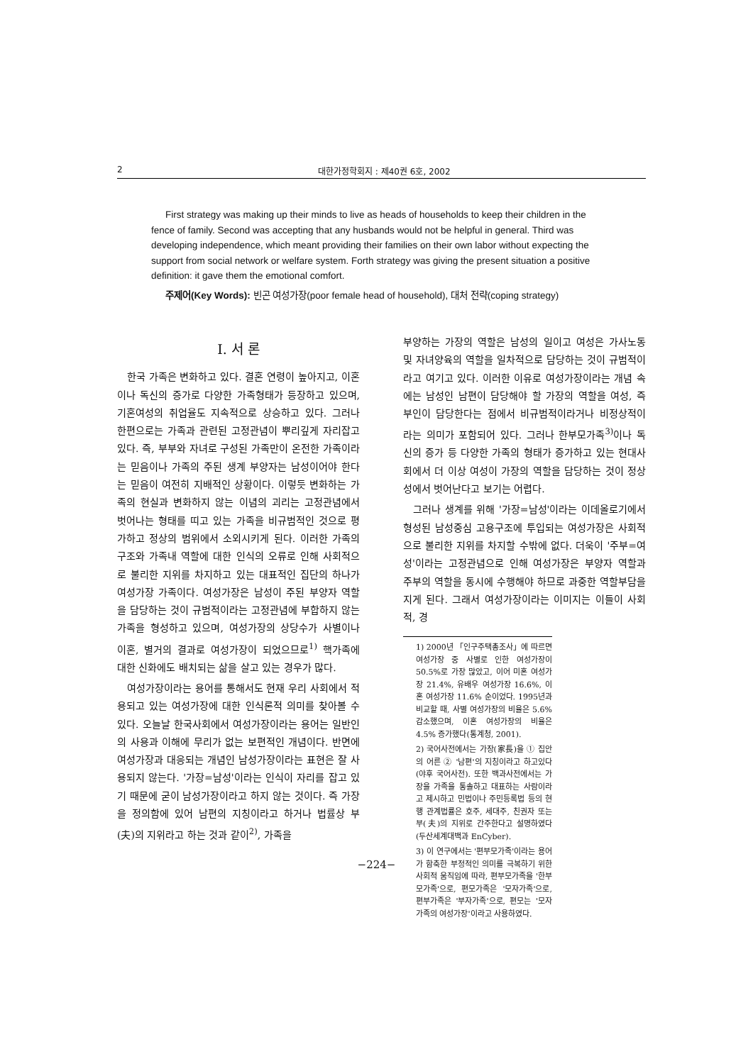2 대한가정학회지 : 제40권 6호, 2002
First strategy was making up their minds to live as heads of households to keep their children in the fence of family. Second was accepting that any husbands would not be helpful in general. Third was developing independence, which meant providing their families on their own labor without expecting the support from social network or welfare system. Forth strategy was giving the present situation a positive definition: it gave them the emotional comfort.
주제어(Key Words): 빈곤 여성가장(poor female head of household), 대처 전략(coping strategy)
I. 서 론
한국 가족은 변화하고 있다. 결혼 연령이 높아지고, 이혼이나 독신의 증가로 다양한 가족형태가 등장하고 있으며, 기혼여성의 취업율도 지속적으로 상승하고 있다. 그러나 한편으로는 가족과 관련된 고정관념이 뿌리깊게 자리잡고 있다. 즉, 부부와 자녀로 구성된 가족만이 온전한 가족이라는 믿음이나 가족의 주된 생계 부양자는 남성이어야 한다는 믿음이 여전히 지배적인 상황이다. 이렇듯 변화하는 가족의 현실과 변화하지 않는 이념의 괴리는 고정관념에서 벗어나는 형태를 띠고 있는 가족을 비규범적인 것으로 평가하고 정상의 범위에서 소외시키게 된다. 이러한 가족의 구조와 가족내 역할에 대한 인식의 오류로 인해 사회적으로 불리한 지위를 차지하고 있는 대표적인 집단의 하나가 여성가장 가족이다. 여성가장은 남성이 주된 부양자 역할을 담당하는 것이 규범적이라는 고정관념에 부합하지 않는 가족을 형성하고 있으며, 여성가장의 상당수가 사별이나 이혼, 별거의 결과로 여성가장이 되었으므로<sup>1)</sup> 핵가족에 대한 신화에도 배치되는 삶을 살고 있는 경우가 많다.
여성가장이라는 용어를 통해서도 현재 우리 사회에서 적용되고 있는 여성가장에 대한 인식론적 의미를 찾아볼 수 있다. 오늘날 한국사회에서 여성가장이라는 용어는 일반인의 사용과 이해에 무리가 없는 보편적인 개념이다. 반면에 여성가장과 대응되는 개념인 남성가장이라는 표현은 잘 사용되지 않는다. '가장=남성'이라는 인식이 자리를 잡고 있기 때문에 굳이 남성가장이라고 하지 않는 것이다. 즉 가장을 정의함에 있어 남편의 지칭이라고 하거나 법률상 부(夫)의 지위라고 하는 것과 같이<sup>2)</sup>, 가족을
부양하는 가장의 역할은 남성의 일이고 여성은 가사노동 및 자녀양육의 역할을 일차적으로 담당하는 것이 규범적이라고 여기고 있다. 이러한 이유로 여성가장이라는 개념 속에는 남성인 남편이 담당해야 할 가장의 역할을 여성, 즉 부인이 담당한다는 점에서 비규범적이라거나 비정상적이라는 의미가 포함되어 있다. 그러나 한부모가족<sup>3)</sup>이나 독신의 증가 등 다양한 가족의 형태가 증가하고 있는 현대사회에서 더 이상 여성이 가장의 역할을 담당하는 것이 정상성에서 벗어난다고 보기는 어렵다.
그러나 생계를 위해 '가장=남성'이라는 이데올로기에서 형성된 남성중심 고용구조에 투입되는 여성가장은 사회적으로 불리한 지위를 차지할 수밖에 없다. 더욱이 '주부=여성'이라는 고정관념으로 인해 여성가장은 부양자 역할과 주부의 역할을 동시에 수행해야 하므로 과중한 역할부담을 지게 된다. 그래서 여성가장이라는 이미지는 이들이 사회적, 경
1) 2000년 「인구주택총조사」에 따르면 여성가장 중 사별로 인한 여성가장이 50.5%로 가장 많았고, 이어 미혼 여성가장 21.4%, 유배우 여성가장 16.6%, 이혼 여성가장 11.6% 순이었다. 1995년과 비교할 때, 사별 여성가장의 비율은 5.6% 감소했으며, 이혼 여성가장의 비율은 4.5% 증가했다(통계청, 2001).
2) 국어사전에서는 가장(家長)을 ① 집안의 어른 ② '남편'의 지칭이라고 하고있다(야후 국어사전). 또한 백과사전에서는 가장을 가족을 통솔하고 대표하는 사람이라고 제시하고 민법이나 주민등록법 등의 현행 관계법률은 호주, 세대주, 친권자 또는 부(夫)의 지위로 간주한다고 설명하였다(두산세계대백과 EnCyber).
3) 이 연구에서는 '편부모가족'이라는 용어가 함축한 부정적인 의미를 극복하기 위한 사회적 움직임에 따라, 편부모가족을 '한부모가족'으로, 편모가족은 '모자가족'으로, 편부가족은 '부자가족'으로, 편모는 '모자가족의 여성가장'이라고 사용하였다.
−224−